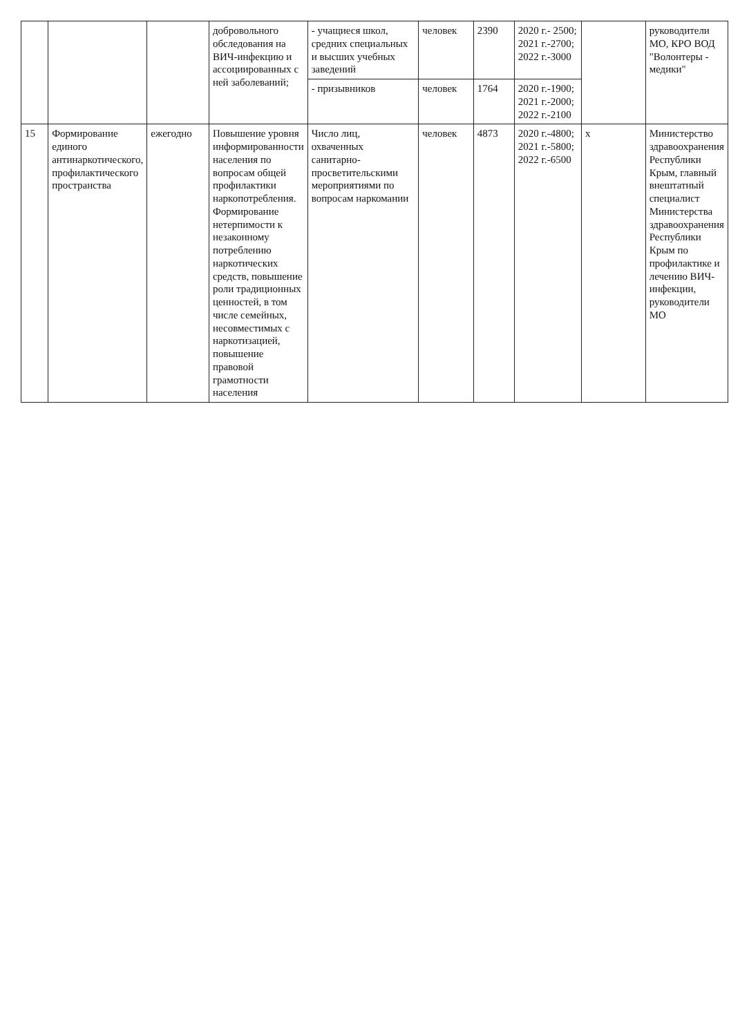| | | | добровольного обследования на ВИЧ-инфекцию и ассоциированных с ней заболеваний; | - учащиеся школ, средних специальных и высших учебных заведений | человек | 2390 | 2020 г.- 2500; 2021 г.-2700; 2022 г.-3000 | | руководители МО, КРО ВОД "Волонтеры - медики" |
| | | | | - призывников | человек | 1764 | 2020 г.-1900; 2021 г.-2000; 2022 г.-2100 | | |
| 15 | Формирование единого антинаркотического, профилактического пространства | ежегодно | Повышение уровня информированности населения по вопросам общей профилактики наркопотребления. Формирование нетерпимости к незаконному потреблению наркотических средств, повышение роли традиционных ценностей, в том числе семейных, несовместимых с наркотизацией, повышение правовой грамотности населения | Число лиц, охваченных санитарно-просветительскими мероприятиями по вопросам наркомании | человек | 4873 | 2020 г.-4800; 2021 г.-5800; 2022 г.-6500 | x | Министерство здравоохранения Республики Крым, главный внештатный специалист Министерства здравоохранения Республики Крым по профилактике и лечению ВИЧ-инфекции, руководители МО |